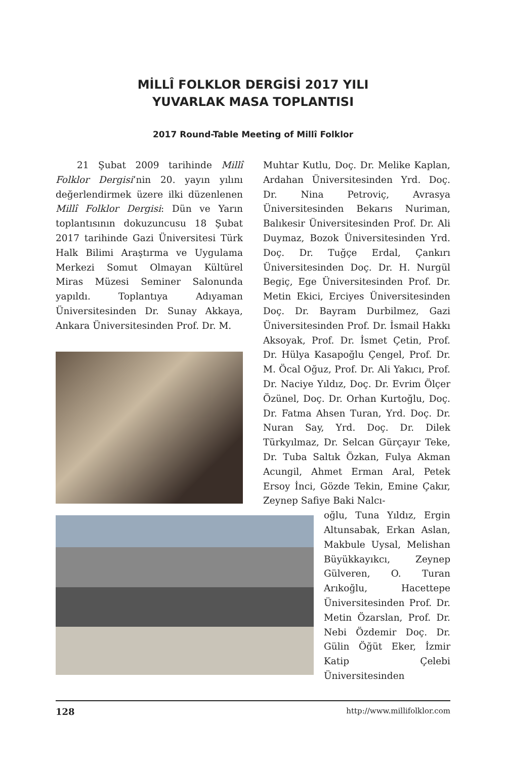MİLLÎ FOLKLOR DERGİSİ 2017 YILI
YUVARLAK MASA TOPLANTISI
2017 Round-Table Meeting of Millî Folklor
21 Şubat 2009 tarihinde Millî Folklor Dergisi’nin 20. yayın yılını değerlendirmek üzere ilki düzenlenen Millî Folklor Dergisi: Dün ve Yarın toplantısının dokuzuncusu 18 Şubat 2017 tarihinde Gazi Üniversitesi Türk Halk Bilimi Araştırma ve Uygulama Merkezi Somut Olmayan Kültürel Miras Müzesi Seminer Salonunda yapıldı. Toplantıya Adıyaman Üniversitesinden Dr. Sunay Akkaya, Ankara Üniversitesinden Prof. Dr. M.
Muhtar Kutlu, Doç. Dr. Melike Kaplan, Ardahan Üniversitesinden Yrd. Doç. Dr. Nina Petroviç, Avrasya Üniversitesinden Bekarıs Nuriman, Balıkesir Üniversitesinden Prof. Dr. Ali Duymaz, Bozok Üniversitesinden Yrd. Doç. Dr. Tuğçe Erdal, Çankırı Üniversitesinden Doç. Dr. H. Nurgül Begiç, Ege Üniversitesinden Prof. Dr. Metin Ekici, Erciyes Üniversitesinden Doç. Dr. Bayram Durbilmez, Gazi Üniversitesinden Prof. Dr. İsmail Hakkı Aksoyak, Prof. Dr. İsmet Çetin, Prof. Dr. Hülya Kasapoğlu Çengel, Prof. Dr. M. Öcal Oğuz, Prof. Dr. Ali Yakıcı, Prof. Dr. Naciye Yıldız, Doç. Dr. Evrim Ölçer Özünel, Doç. Dr. Orhan Kurtoğlu, Doç. Dr. Fatma Ahsen Turan, Yrd. Doç. Dr. Nuran Say, Yrd. Doç. Dr. Dilek Türkyılmaz, Dr. Selcan Gürçayır Teke, Dr. Tuba Saltık Özkan, Fulya Akman Acungil, Ahmet Erman Aral, Petek Ersoy İnci, Gözde Tekin, Emine Çakır, Zeynep Safiye Baki Nalcı-
oğlu, Tuna Yıldız, Ergin Altunsabak, Erkan Aslan, Makbule Uysal, Melishan Büyükkayıkcı, Zeynep Gülveren, O. Turan Arıkoğlu, Hacettepe Üniversitesinden Prof. Dr. Metin Özarslan, Prof. Dr. Nebi Özdemir Doç. Dr. Gülin Öğüt Eker, İzmir Katip Çelebi Üniversitesinden
128 http://www.millifolklor.com